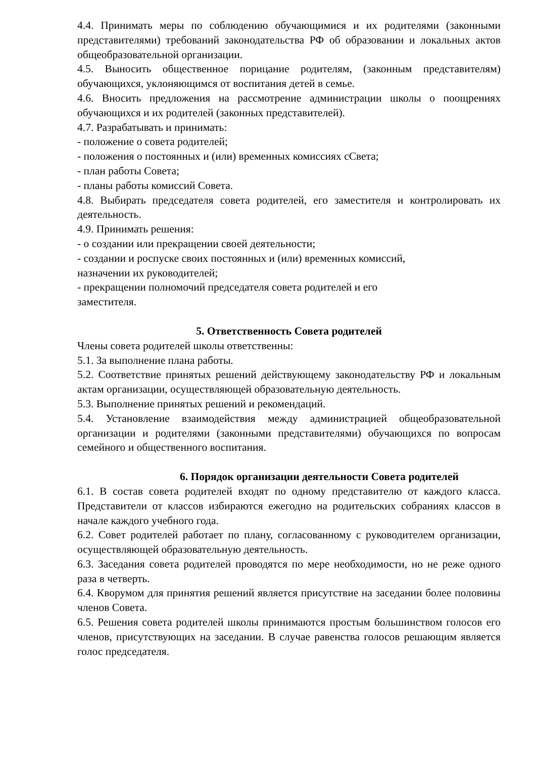4.4. Принимать меры по соблюдению обучающимися и их родителями (законными представителями) требований законодательства РФ об образовании и локальных актов общеобразовательной организации.
4.5. Выносить общественное порицание родителям, (законным представителям) обучающихся, уклоняющимся от воспитания детей в семье.
4.6. Вносить предложения на рассмотрение администрации школы о поощрениях обучающихся и их родителей (законных представителей).
4.7. Разрабатывать и принимать:
- положение о совета родителей;
- положения о постоянных и (или) временных комиссиях сСвета;
- план работы Совета;
- планы работы комиссий Совета.
4.8. Выбирать председателя совета родителей, его заместителя и контролировать их деятельность.
4.9. Принимать решения:
- о создании или прекращении своей деятельности;
- создании и роспуске своих постоянных и (или) временных комиссий,
назначении их руководителей;
- прекращении полномочий председателя совета родителей и его
заместителя.
5. Ответственность Совета родителей
Члены совета родителей школы ответственны:
5.1. За выполнение плана работы.
5.2. Соответствие принятых решений действующему законодательству РФ и локальным актам организации, осуществляющей образовательную деятельность.
5.3. Выполнение принятых решений и рекомендаций.
5.4. Установление взаимодействия между администрацией общеобразовательной организации и родителями (законными представителями) обучающихся по вопросам семейного и общественного воспитания.
6. Порядок организации деятельности Совета родителей
6.1. В состав совета родителей входят по одному представителю от каждого класса. Представители от классов избираются ежегодно на родительских собраниях классов в начале каждого учебного года.
6.2. Совет родителей работает по плану, согласованному с руководителем организации, осуществляющей образовательную деятельность.
6.3. Заседания совета родителей проводятся по мере необходимости, но не реже одного раза в четверть.
6.4. Кворумом для принятия решений является присутствие на заседании более половины членов Совета.
6.5. Решения совета родителей школы принимаются простым большинством голосов его членов, присутствующих на заседании. В случае равенства голосов решающим является голос председателя.